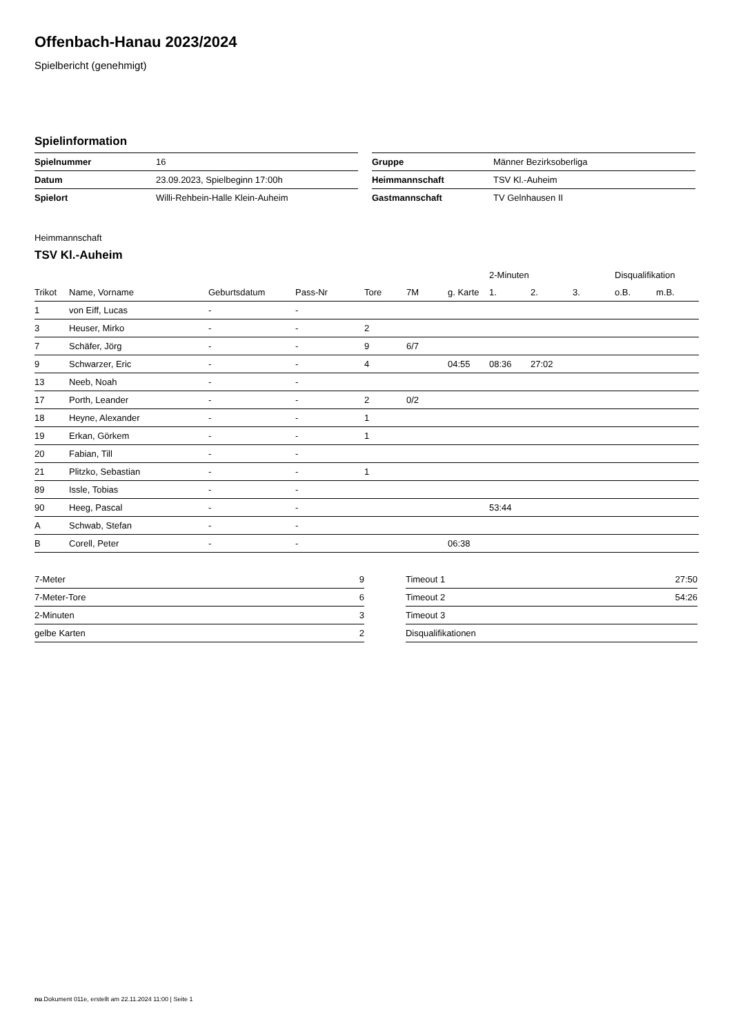Offenbach-Hanau 2023/2024
Spielbericht (genehmigt)
Spielinformation
| Spielnummer | 16 |
| Datum | 23.09.2023, Spielbeginn 17:00h |
| Spielort | Willi-Rehbein-Halle Klein-Auheim |
| Gruppe | Männer Bezirksoberliga |
| Heimmannschaft | TSV Kl.-Auheim |
| Gastmannschaft | TV Gelnhausen II |
Heimmannschaft
TSV Kl.-Auheim
| | | | | | | | 2-Minuten | | | Disqualifikation | |
| --- | --- | --- | --- | --- | --- | --- | --- | --- | --- | --- | --- |
| Trikot | Name, Vorname | Geburtsdatum | Pass-Nr | Tore | 7M | g. Karte | 1. | 2. | 3. | o.B. | m.B. |
| 1 | von Eiff, Lucas | - | - | | | | | | | | |
| 3 | Heuser, Mirko | - | - | 2 | | | | | | | |
| 7 | Schäfer, Jörg | - | - | 9 | 6/7 | | | | | | |
| 9 | Schwarzer, Eric | - | - | 4 | | 04:55 | 08:36 | 27:02 | | | |
| 13 | Neeb, Noah | - | - | | | | | | | | |
| 17 | Porth, Leander | - | - | 2 | 0/2 | | | | | | |
| 18 | Heyne, Alexander | - | - | 1 | | | | | | | |
| 19 | Erkan, Görkem | - | - | 1 | | | | | | | |
| 20 | Fabian, Till | - | - | | | | | | | | |
| 21 | Plitzko, Sebastian | - | - | 1 | | | | | | | |
| 89 | Issle, Tobias | - | - | | | | | | | | |
| 90 | Heeg, Pascal | - | - | | | | 53:44 | | | | |
| A | Schwab, Stefan | - | - | | | | | | | | |
| B | Corell, Peter | - | - | | | 06:38 | | | | | |
| 7-Meter | 9 |
| 7-Meter-Tore | 6 |
| 2-Minuten | 3 |
| gelbe Karten | 2 |
| Timeout 1 | 27:50 |
| Timeout 2 | 54:26 |
| Timeout 3 | |
| Disqualifikationen | |
nu.Dokument 011e, erstellt am 22.11.2024 11:00 | Seite 1